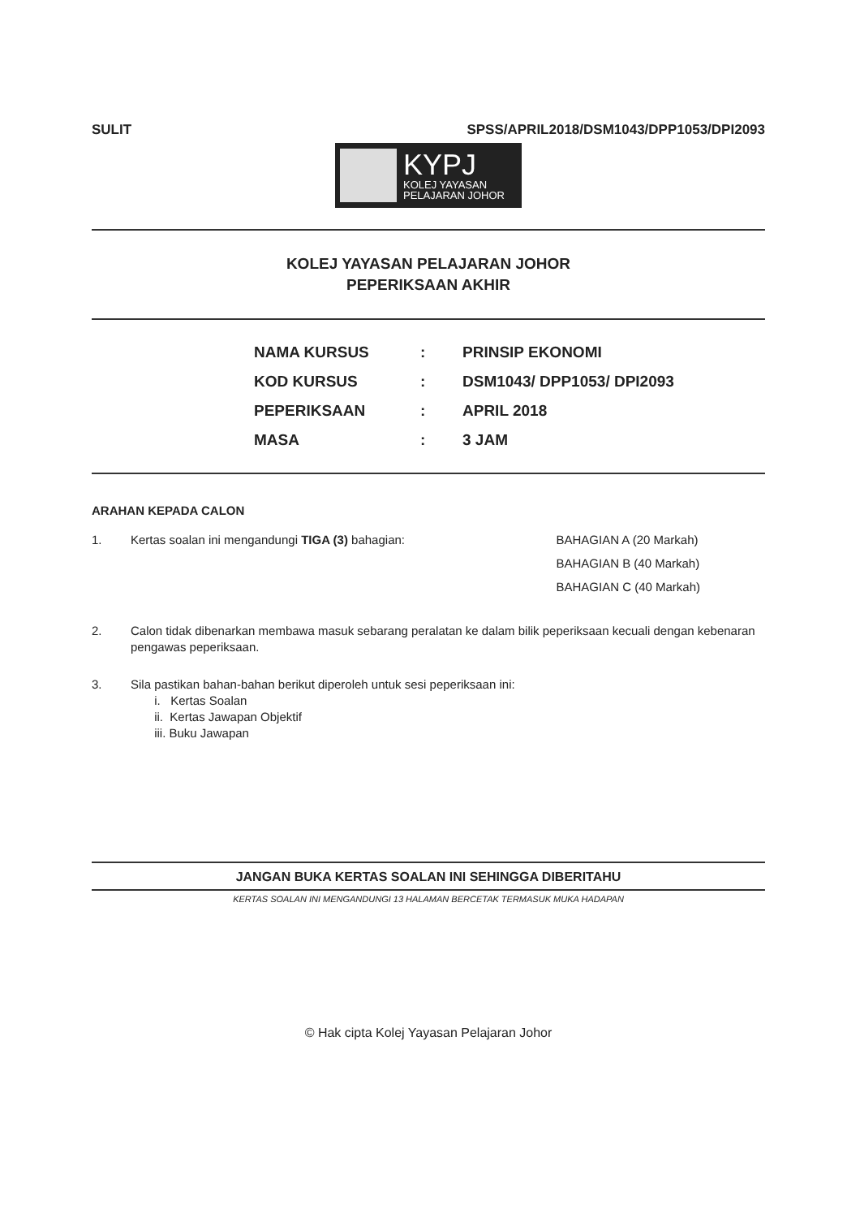SULIT SPSS/APRIL2018/DSM1043/DPP1053/DPI2093
KYPJ
KOLEJ YAYASAN
PELAJARAN JOHOR
KOLEJ YAYASAN PELAJARAN JOHOR
PEPERIKSAAN AKHIR
| NAMA KURSUS | : | PRINSIP EKONOMI |
| KOD KURSUS | : | DSM1043/ DPP1053/ DPI2093 |
| PEPERIKSAAN | : | APRIL 2018 |
| MASA | : | 3 JAM |
ARAHAN KEPADA CALON
1. Kertas soalan ini mengandungi TIGA (3) bahagian: BAHAGIAN A (20 Markah)
BAHAGIAN B (40 Markah)
BAHAGIAN C (40 Markah)
2. Calon tidak dibenarkan membawa masuk sebarang peralatan ke dalam bilik peperiksaan kecuali dengan kebenaran pengawas peperiksaan.
3. Sila pastikan bahan-bahan berikut diperoleh untuk sesi peperiksaan ini:
i. Kertas Soalan
ii. Kertas Jawapan Objektif
iii. Buku Jawapan
JANGAN BUKA KERTAS SOALAN INI SEHINGGA DIBERITAHU
KERTAS SOALAN INI MENGANDUNGI 13 HALAMAN BERCETAK TERMASUK MUKA HADAPAN
© Hak cipta Kolej Yayasan Pelajaran Johor